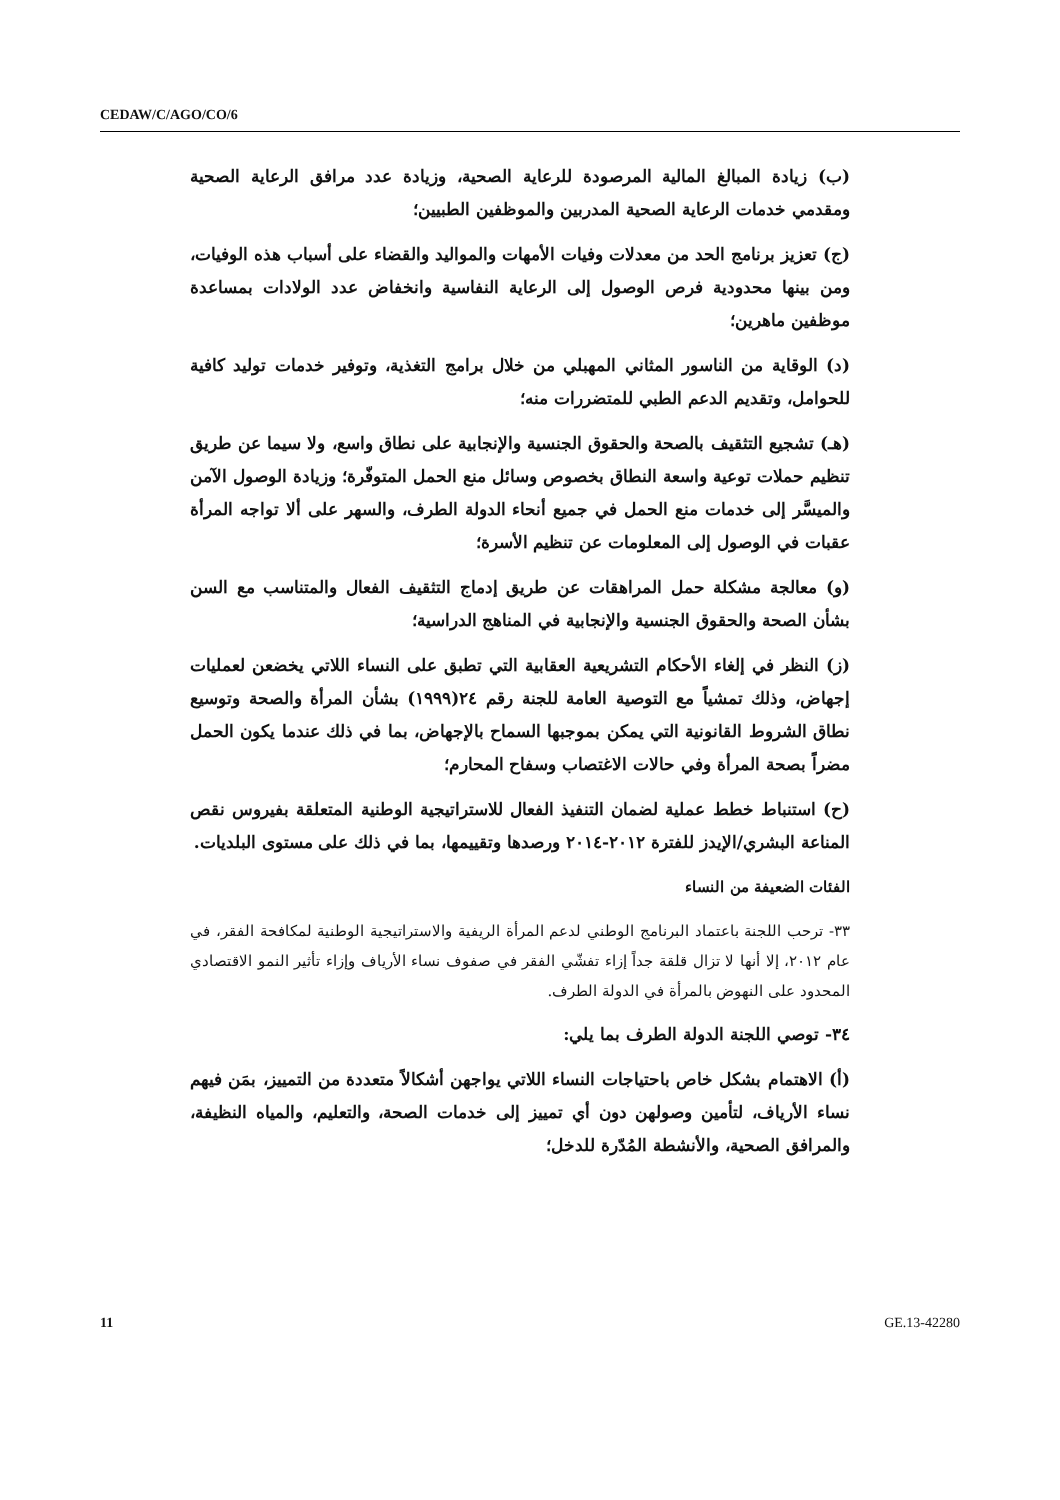CEDAW/C/AGO/CO/6
(ب) زيادة المبالغ المالية المرصودة للرعاية الصحية، وزيادة عدد مرافق الرعاية الصحية ومقدمي خدمات الرعاية الصحية المدربين والموظفين الطبيين؛
(ج) تعزيز برنامج الحد من معدلات وفيات الأمهات والمواليد والقضاء على أسباب هذه الوفيات، ومن بينها محدودية فرص الوصول إلى الرعاية النفاسية وانخفاض عدد الولادات بمساعدة موظفين ماهرين؛
(د) الوقاية من الناسور المثاني المهبلي من خلال برامج التغذية، وتوفير خدمات توليد كافية للحوامل، وتقديم الدعم الطبي للمتضررات منه؛
(هـ) تشجيع التثقيف بالصحة والحقوق الجنسية والإنجابية على نطاق واسع، ولا سيما عن طريق تنظيم حملات توعية واسعة النطاق بخصوص وسائل منع الحمل المتوفّرة؛ وزيادة الوصول الآمن والميسَّر إلى خدمات منع الحمل في جميع أنحاء الدولة الطرف، والسهر على ألا تواجه المرأة عقبات في الوصول إلى المعلومات عن تنظيم الأسرة؛
(و) معالجة مشكلة حمل المراهقات عن طريق إدماج التثقيف الفعال والمتناسب مع السن بشأن الصحة والحقوق الجنسية والإنجابية في المناهج الدراسية؛
(ز) النظر في إلغاء الأحكام التشريعية العقابية التي تطبق على النساء اللاتي يخضعن لعمليات إجهاض، وذلك تمشياً مع التوصية العامة للجنة رقم ٢٤(١٩٩٩) بشأن المرأة والصحة وتوسيع نطاق الشروط القانونية التي يمكن بموجبها السماح بالإجهاض، بما في ذلك عندما يكون الحمل مضراً بصحة المرأة وفي حالات الاغتصاب وسفاح المحارم؛
(ح) استنباط خطط عملية لضمان التنفيذ الفعال للاستراتيجية الوطنية المتعلقة بفيروس نقص المناعة البشري/الإيدز للفترة ٢٠١٢-٢٠١٤ ورصدها وتقييمها، بما في ذلك على مستوى البلديات.
الفئات الضعيفة من النساء
٣٣- ترحب اللجنة باعتماد البرنامج الوطني لدعم المرأة الريفية والاستراتيجية الوطنية لمكافحة الفقر، في عام ٢٠١٢، إلا أنها لا تزال قلقة جداً إزاء تفشّي الفقر في صفوف نساء الأرياف وإزاء تأثير النمو الاقتصادي المحدود على النهوض بالمرأة في الدولة الطرف.
٣٤- توصي اللجنة الدولة الطرف بما يلي:
(أ) الاهتمام بشكل خاص باحتياجات النساء اللاتي يواجهن أشكالاً متعددة من التمييز، بمَن فيهم نساء الأرياف، لتأمين وصولهن دون أي تمييز إلى خدمات الصحة، والتعليم، والمياه النظيفة، والمرافق الصحية، والأنشطة المُدّرة للدخل؛
11 GE.13-42280